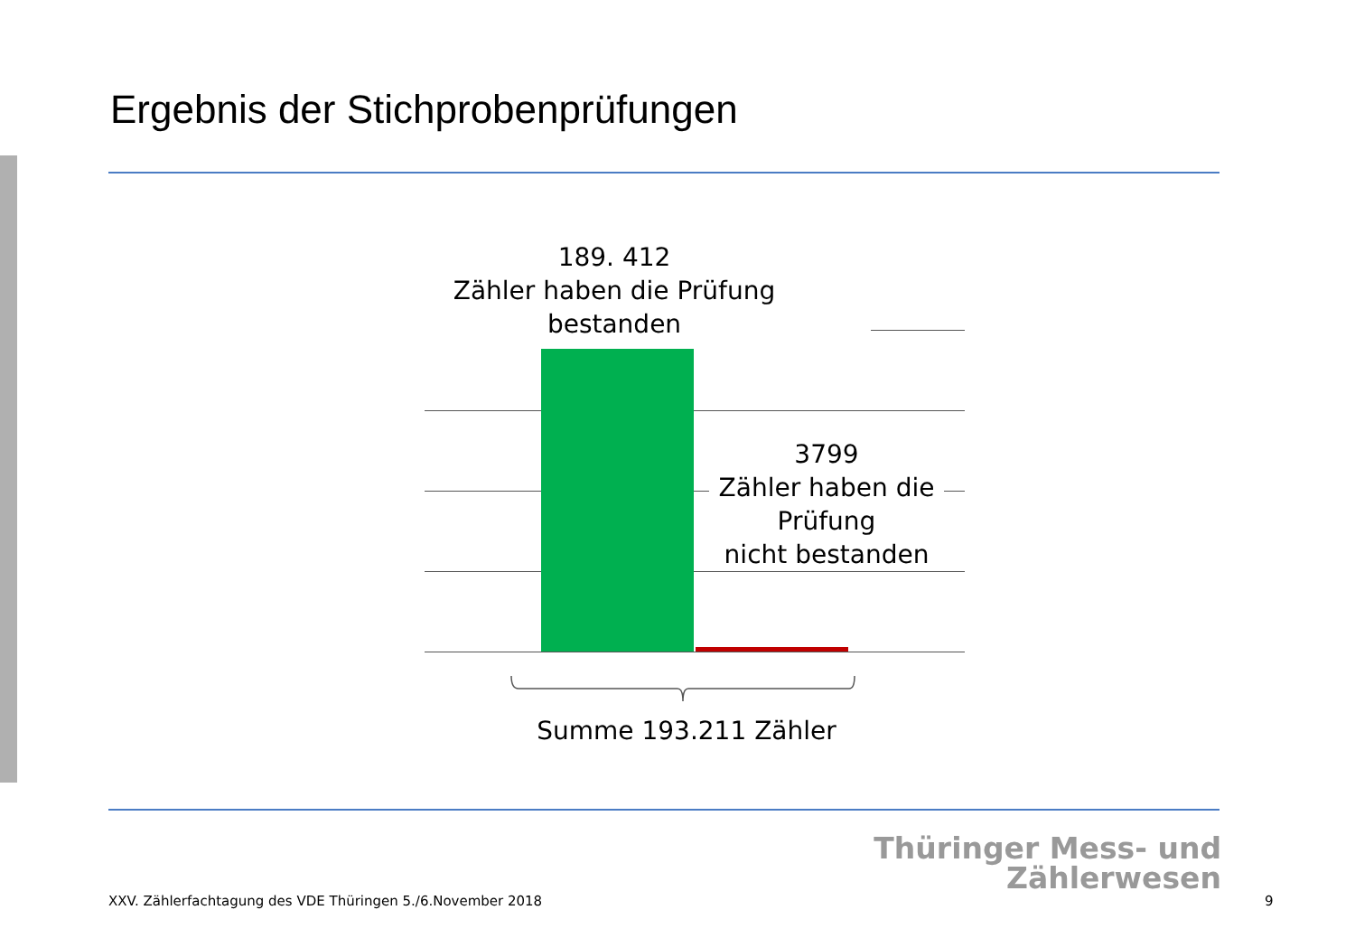Ergebnis der Stichprobenprüfungen
189. 412
Zähler haben die Prüfung
bestanden
3799
Zähler haben die Prüfung
nicht bestanden
Summe 193.211 Zähler
Thüringer Mess- und
Zählerwesen
XXV. Zählerfachtagung des VDE Thüringen 5./6.November 2018
9